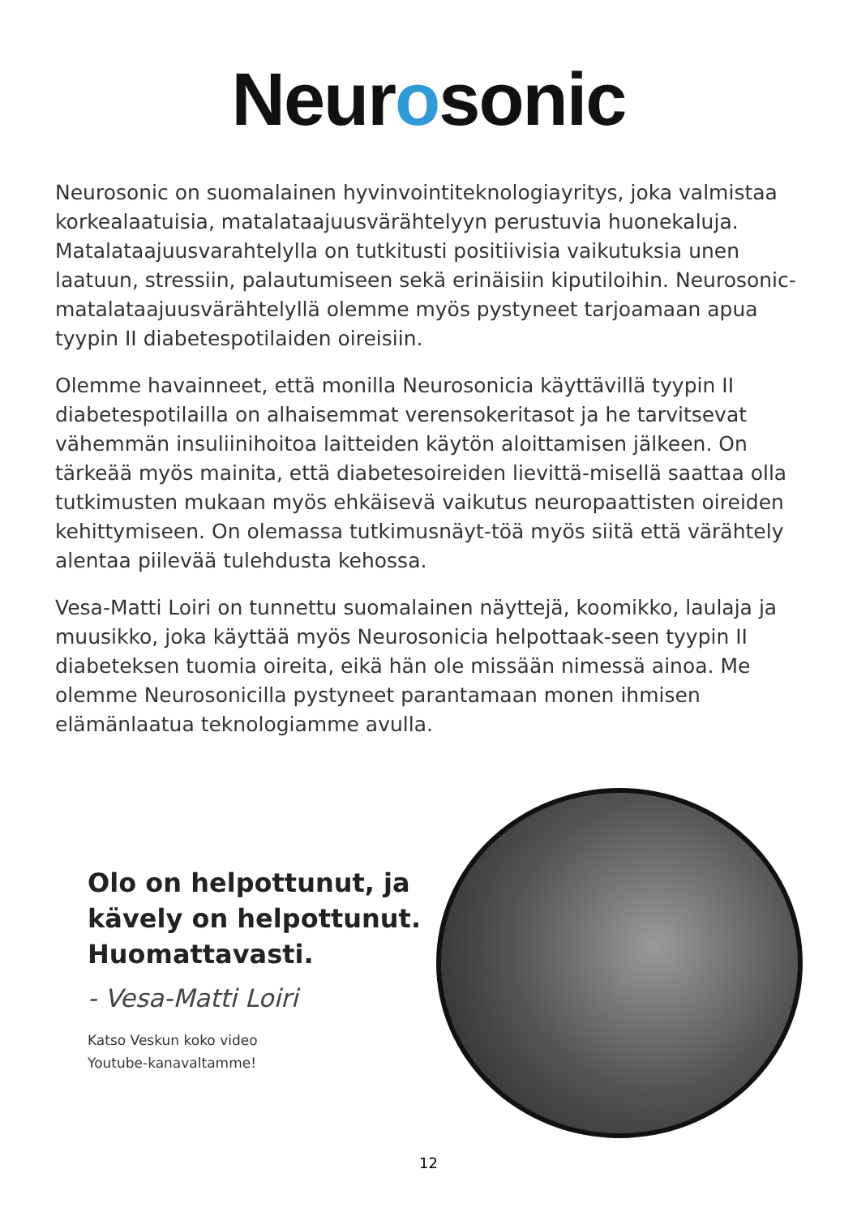Neurosonic
Neurosonic on suomalainen hyvinvointiteknologiayritys, joka valmistaa korkealaatuisia, matalataajuusvärähtelyyn perustuvia huonekaluja. Matalataajuusvarahtelylla on tutkitusti positiivisia vaikutuksia unen laatuun, stressiin, palautumiseen sekä erinäisiin kiputiloihin. Neurosonic-matalataajuusvärähtelyllä olemme myös pystyneet tarjoamaan apua tyypin II diabetespotilaiden oireisiin.
Olemme havainneet, että monilla Neurosonicia käyttävillä tyypin II diabetespotilailla on alhaisemmat verensokeritasot ja he tarvitsevat vähemmän insuliinihoitoa laitteiden käytön aloittamisen jälkeen. On tärkeää myös mainita, että diabetesoireiden lievittä-misellä saattaa olla tutkimusten mukaan myös ehkäisevä vaikutus neuropaattisten oireiden kehittymiseen. On olemassa tutkimusnäyt-töä myös siitä että värähtely alentaa piilevää tulehdusta kehossa.
Vesa-Matti Loiri on tunnettu suomalainen näyttejä, koomikko, laulaja ja muusikko, joka käyttää myös Neurosonicia helpottaak-seen tyypin II diabeteksen tuomia oireita, eikä hän ole missään nimessä ainoa. Me olemme Neurosonicilla pystyneet parantamaan monen ihmisen elämänlaatua teknologiamme avulla.
Olo on helpottunut, ja kävely on helpottunut. Huomattavasti.
- Vesa-Matti Loiri
Katso Veskun koko video
Youtube-kanavaltamme!
12